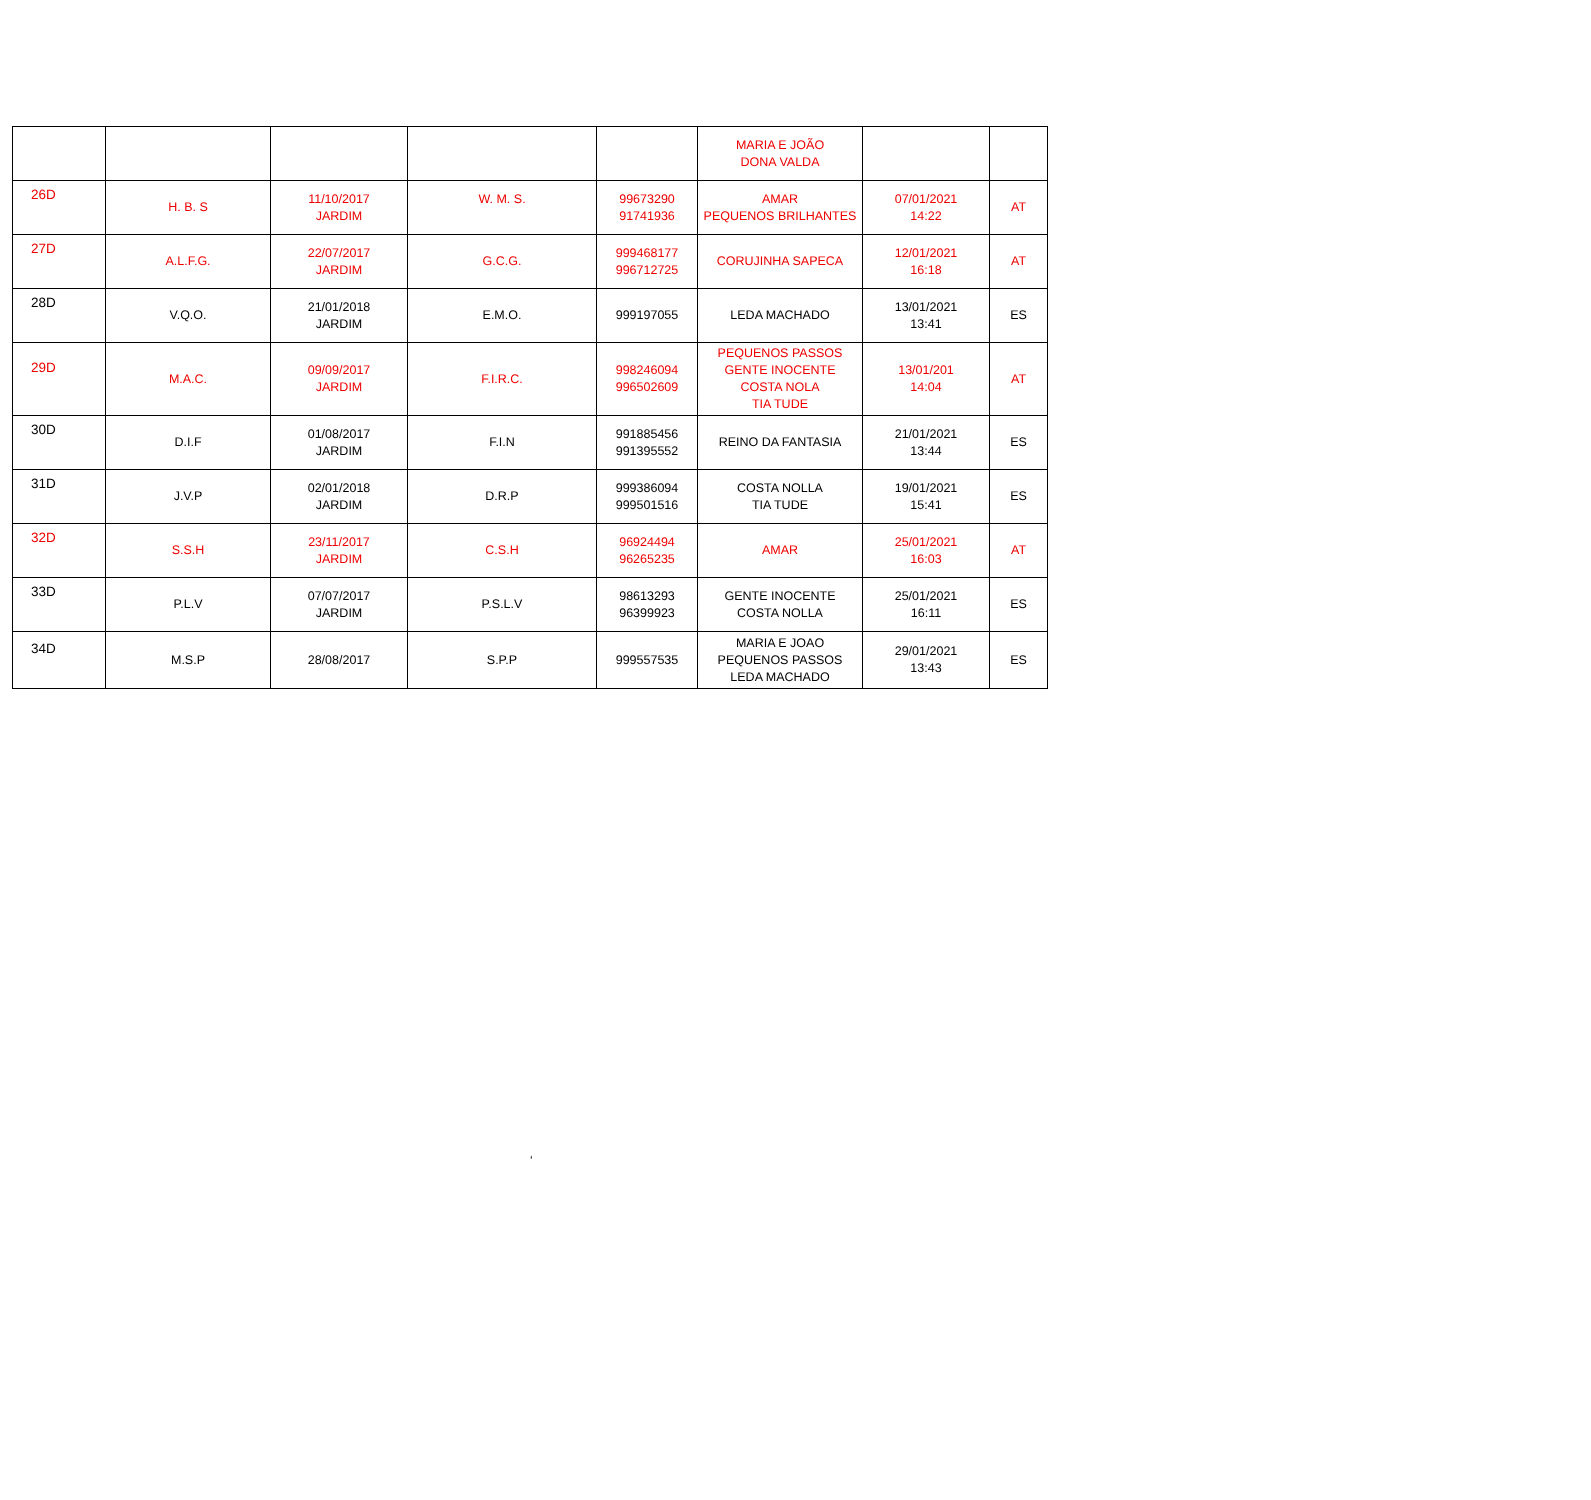| | | | | | MARIA E JOÃO DONA VALDA | | |
| 26D | H. B. S | 11/10/2017 JARDIM | W. M. S. | 99673290 91741936 | AMAR PEQUENOS BRILHANTES | 07/01/2021 14:22 | AT |
| 27D | A.L.F.G. | 22/07/2017 JARDIM | G.C.G. | 999468177 996712725 | CORUJINHA SAPECA | 12/01/2021 16:18 | AT |
| 28D | V.Q.O. | 21/01/2018 JARDIM | E.M.O. | 999197055 | LEDA MACHADO | 13/01/2021 13:41 | ES |
| 29D | M.A.C. | 09/09/2017 JARDIM | F.I.R.C. | 998246094 996502609 | PEQUENOS PASSOS GENTE INOCENTE COSTA NOLA TIA TUDE | 13/01/201 14:04 | AT |
| 30D | D.I.F | 01/08/2017 JARDIM | F.I.N | 991885456 991395552 | REINO DA FANTASIA | 21/01/2021 13:44 | ES |
| 31D | J.V.P | 02/01/2018 JARDIM | D.R.P | 999386094 999501516 | COSTA NOLLA TIA TUDE | 19/01/2021 15:41 | ES |
| 32D | S.S.H | 23/11/2017 JARDIM | C.S.H | 96924494 96265235 | AMAR | 25/01/2021 16:03 | AT |
| 33D | P.L.V | 07/07/2017 JARDIM | P.S.L.V | 98613293 96399923 | GENTE INOCENTE COSTA NOLLA | 25/01/2021 16:11 | ES |
| 34D | M.S.P | 28/08/2017 | S.P.P | 999557535 | MARIA E JOAO PEQUENOS PASSOS LEDA MACHADO | 29/01/2021 13:43 | ES |
‘